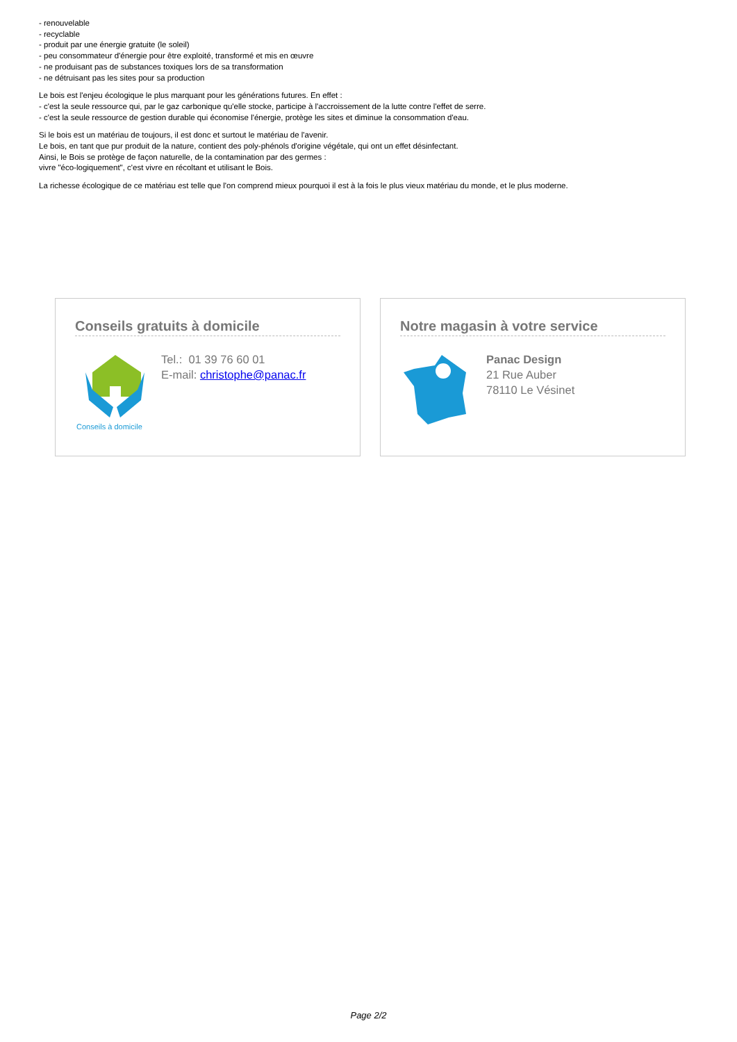- renouvelable
- recyclable
- produit par une énergie gratuite (le soleil)
- peu consommateur d'énergie pour être exploité, transformé et mis en œuvre
- ne produisant pas de substances toxiques lors de sa transformation
- ne détruisant pas les sites pour sa production
Le bois est l'enjeu écologique le plus marquant pour les générations futures. En effet :
- c'est la seule ressource qui, par le gaz carbonique qu'elle stocke, participe à l'accroissement de la lutte contre l'effet de serre.
- c'est la seule ressource de gestion durable qui économise l'énergie, protège les sites et diminue la consommation d'eau.
Si le bois est un matériau de toujours, il est donc et surtout le matériau de l'avenir.
Le bois, en tant que pur produit de la nature, contient des poly-phénols d'origine végétale, qui ont un effet désinfectant.
Ainsi, le Bois se protège de façon naturelle, de la contamination par des germes :
vivre "éco-logiquement", c'est vivre en récoltant et utilisant le Bois.
La richesse écologique de ce matériau est telle que l'on comprend mieux pourquoi il est à la fois le plus vieux matériau du monde, et le plus moderne.
Conseils gratuits à domicile
Conseils à domicile
Tel.: 01 39 76 60 01
E-mail: christophe@panac.fr
Notre magasin à votre service
Panac Design
21 Rue Auber
78110 Le Vésinet
Page 2/2